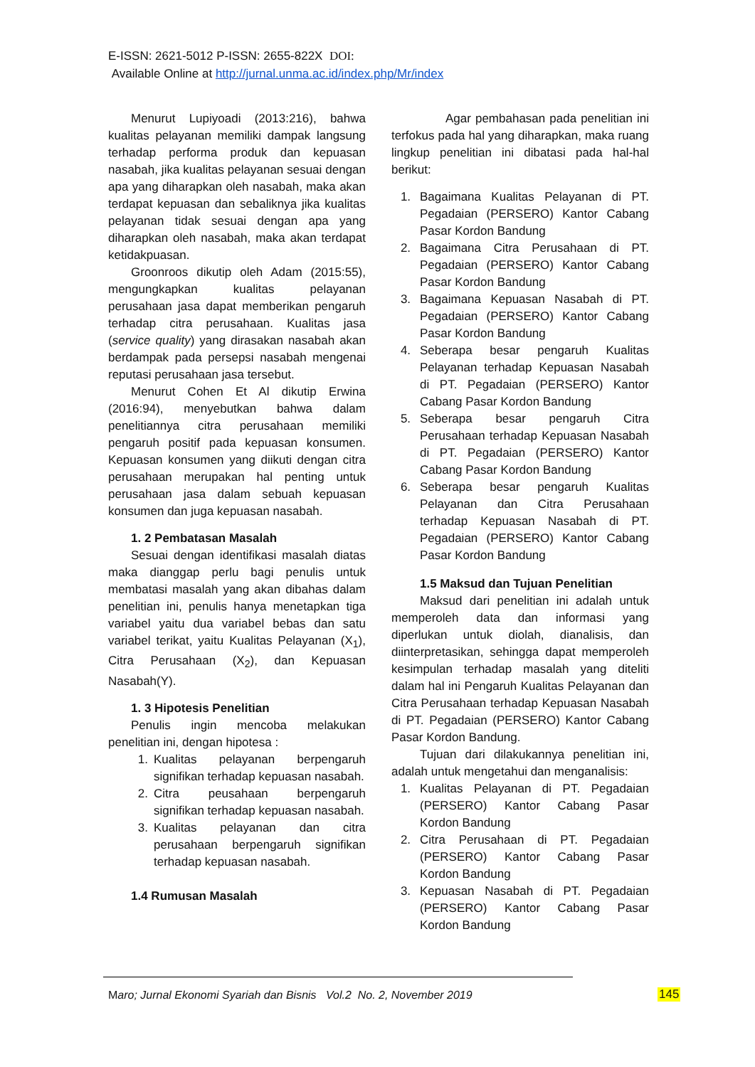E-ISSN: 2621-5012 P-ISSN: 2655-822X DOI:
Available Online at http://jurnal.unma.ac.id/index.php/Mr/index
Menurut Lupiyoadi (2013:216), bahwa kualitas pelayanan memiliki dampak langsung terhadap performa produk dan kepuasan nasabah, jika kualitas pelayanan sesuai dengan apa yang diharapkan oleh nasabah, maka akan terdapat kepuasan dan sebaliknya jika kualitas pelayanan tidak sesuai dengan apa yang diharapkan oleh nasabah, maka akan terdapat ketidakpuasan.
Groonroos dikutip oleh Adam (2015:55), mengungkapkan kualitas pelayanan perusahaan jasa dapat memberikan pengaruh terhadap citra perusahaan. Kualitas jasa (service quality) yang dirasakan nasabah akan berdampak pada persepsi nasabah mengenai reputasi perusahaan jasa tersebut.
Menurut Cohen Et Al dikutip Erwina (2016:94), menyebutkan bahwa dalam penelitiannya citra perusahaan memiliki pengaruh positif pada kepuasan konsumen. Kepuasan konsumen yang diikuti dengan citra perusahaan merupakan hal penting untuk perusahaan jasa dalam sebuah kepuasan konsumen dan juga kepuasan nasabah.
1. 2 Pembatasan Masalah
Sesuai dengan identifikasi masalah diatas maka dianggap perlu bagi penulis untuk membatasi masalah yang akan dibahas dalam penelitian ini, penulis hanya menetapkan tiga variabel yaitu dua variabel bebas dan satu variabel terikat, yaitu Kualitas Pelayanan (X<sub>1</sub>), Citra Perusahaan (X<sub>2</sub>), dan Kepuasan Nasabah(Y).
1. 3 Hipotesis Penelitian
Penulis ingin mencoba melakukan penelitian ini, dengan hipotesa :
1. Kualitas pelayanan berpengaruh signifikan terhadap kepuasan nasabah.
2. Citra peusahaan berpengaruh signifikan terhadap kepuasan nasabah.
3. Kualitas pelayanan dan citra perusahaan berpengaruh signifikan terhadap kepuasan nasabah.
1.4 Rumusan Masalah
Agar pembahasan pada penelitian ini terfokus pada hal yang diharapkan, maka ruang lingkup penelitian ini dibatasi pada hal-hal berikut:
1. Bagaimana Kualitas Pelayanan di PT. Pegadaian (PERSERO) Kantor Cabang Pasar Kordon Bandung
2. Bagaimana Citra Perusahaan di PT. Pegadaian (PERSERO) Kantor Cabang Pasar Kordon Bandung
3. Bagaimana Kepuasan Nasabah di PT. Pegadaian (PERSERO) Kantor Cabang Pasar Kordon Bandung
4. Seberapa besar pengaruh Kualitas Pelayanan terhadap Kepuasan Nasabah di PT. Pegadaian (PERSERO) Kantor Cabang Pasar Kordon Bandung
5. Seberapa besar pengaruh Citra Perusahaan terhadap Kepuasan Nasabah di PT. Pegadaian (PERSERO) Kantor Cabang Pasar Kordon Bandung
6. Seberapa besar pengaruh Kualitas Pelayanan dan Citra Perusahaan terhadap Kepuasan Nasabah di PT. Pegadaian (PERSERO) Kantor Cabang Pasar Kordon Bandung
1.5 Maksud dan Tujuan Penelitian
Maksud dari penelitian ini adalah untuk memperoleh data dan informasi yang diperlukan untuk diolah, dianalisis, dan diinterpretasikan, sehingga dapat memperoleh kesimpulan terhadap masalah yang diteliti dalam hal ini Pengaruh Kualitas Pelayanan dan Citra Perusahaan terhadap Kepuasan Nasabah di PT. Pegadaian (PERSERO) Kantor Cabang Pasar Kordon Bandung.
Tujuan dari dilakukannya penelitian ini, adalah untuk mengetahui dan menganalisis:
1. Kualitas Pelayanan di PT. Pegadaian (PERSERO) Kantor Cabang Pasar Kordon Bandung
2. Citra Perusahaan di PT. Pegadaian (PERSERO) Kantor Cabang Pasar Kordon Bandung
3. Kepuasan Nasabah di PT. Pegadaian (PERSERO) Kantor Cabang Pasar Kordon Bandung
Maro; Jurnal Ekonomi Syariah dan Bisnis Vol.2 No. 2, November 2019
145